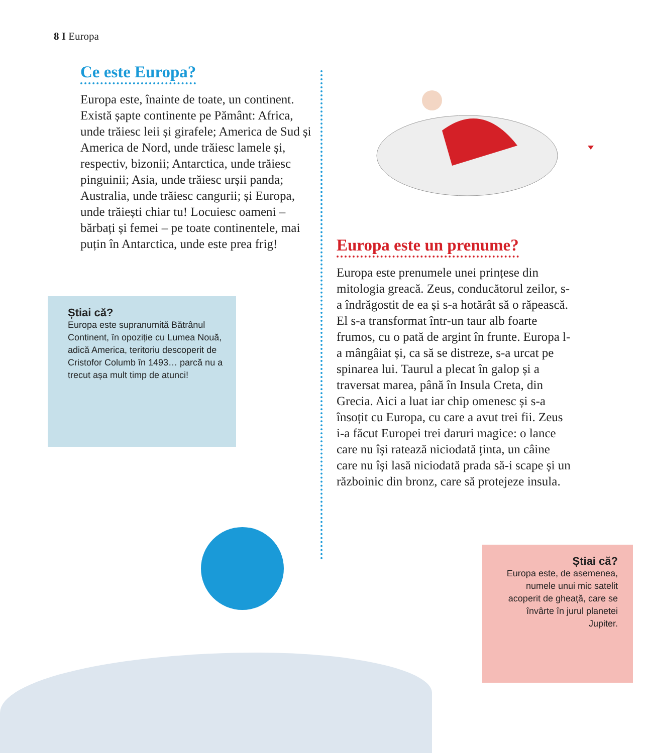8 I Europa
Ce este Europa?
Europa este, înainte de toate, un continent. Există șapte continente pe Pământ: Africa, unde trăiesc leii și girafele; America de Sud și America de Nord, unde trăiesc lamele și, respectiv, bizonii; Antarctica, unde trăiesc pinguinii; Asia, unde trăiesc urșii panda; Australia, unde trăiesc cangurii; și Europa, unde trăiești chiar tu! Locuiesc oameni – bărbați și femei – pe toate continentele, mai puțin în Antarctica, unde este prea frig!
Știai că?
Europa este supranumită Bătrânul Continent, în opoziție cu Lumea Nouă, adică America, teritoriu descoperit de Cristofor Columb în 1493… parcă nu a trecut așa mult timp de atunci!
Europa este un prenume?
Europa este prenumele unei prințese din mitologia greacă. Zeus, conducătorul zeilor, s-a îndrăgostit de ea și s-a hotărât să o răpească. El s-a transformat într-un taur alb foarte frumos, cu o pată de argint în frunte. Europa l-a mângâiat și, ca să se distreze, s-a urcat pe spinarea lui. Taurul a plecat în galop și a traversat marea, până în Insula Creta, din Grecia. Aici a luat iar chip omenesc și s-a însoțit cu Europa, cu care a avut trei fii. Zeus i-a făcut Europei trei daruri magice: o lance care nu își ratează niciodată ținta, un câine care nu își lasă niciodată prada să-i scape și un războinic din bronz, care să protejeze insula.
Știai că?
Europa este, de asemenea, numele unui mic satelit acoperit de gheață, care se învârte în jurul planetei Jupiter.